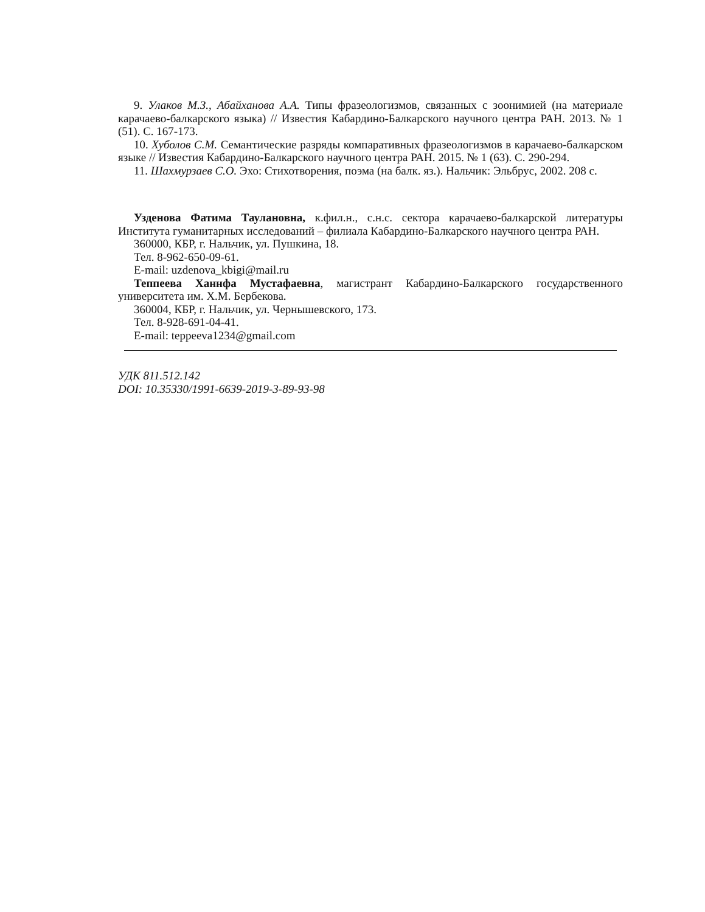9. Улаков М.З., Абайханова А.А. Типы фразеологизмов, связанных с зоонимией (на материале карачаево-балкарского языка) // Известия Кабардино-Балкарского научного центра РАН. 2013. № 1 (51). С. 167-173.
10. Хуболов С.М. Семантические разряды компаративных фразеологизмов в карачаево-балкарском языке // Известия Кабардино-Балкарского научного центра РАН. 2015. № 1 (63). С. 290-294.
11. Шахмурзаев С.О. Эхо: Стихотворения, поэма (на балк. яз.). Нальчик: Эльбрус, 2002. 208 с.
Узденова Фатима Таулановна, к.фил.н., с.н.с. сектора карачаево-балкарской литературы Института гуманитарных исследований – филиала Кабардино-Балкарского научного центра РАН.
360000, КБР, г. Нальчик, ул. Пушкина, 18.
Тел. 8-962-650-09-61.
E-mail: uzdenova_kbigi@mail.ru
Теппеева Ханнфа Мустафаевна, магистрант Кабардино-Балкарского государственного университета им. Х.М. Бербекова.
360004, КБР, г. Нальчик, ул. Чернышевского, 173.
Тел. 8-928-691-04-41.
E-mail: teppeeva1234@gmail.com
УДК 811.512.142
DOI: 10.35330/1991-6639-2019-3-89-93-98